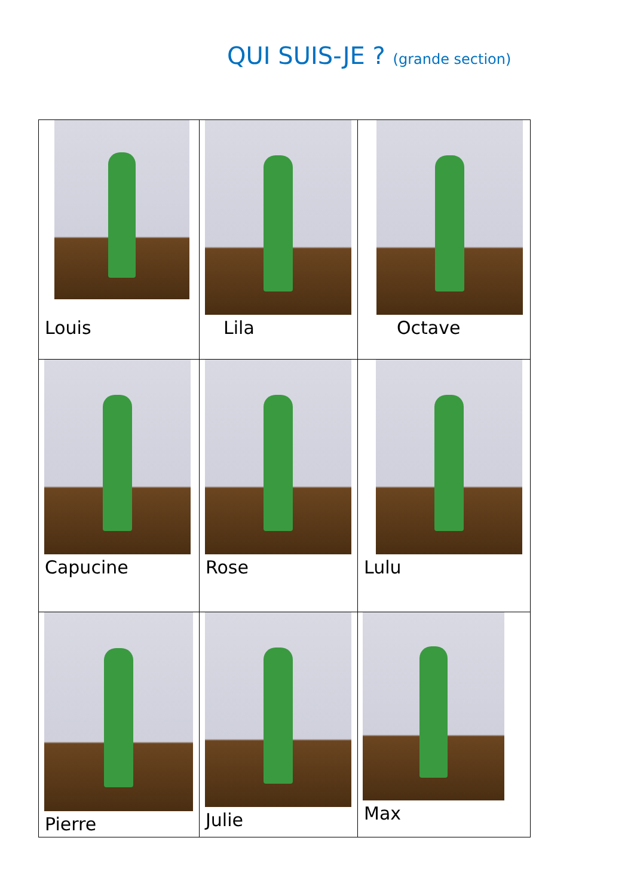QUI SUIS-JE ? (grande section)
| Louis | Lila | Octave |
| Capucine | Rose | Lulu |
| Pierre | Julie | Max |